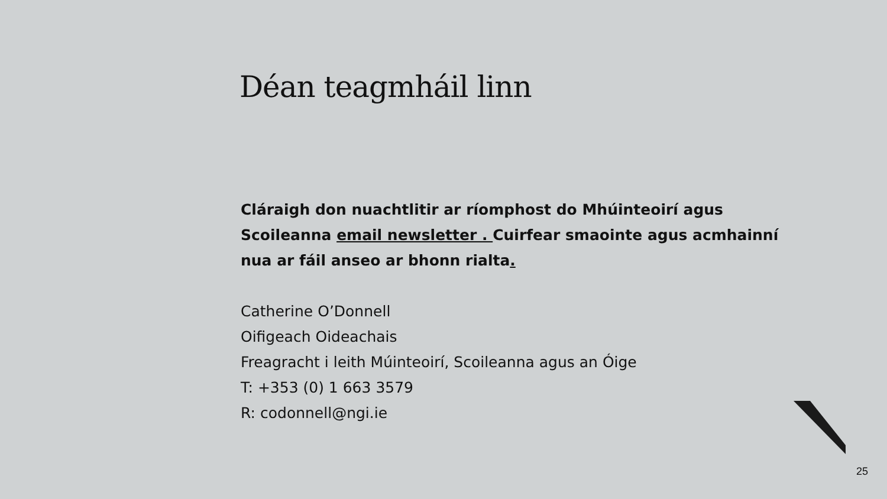Déan teagmháil linn
Cláraigh don nuachtlitir ar ríomphost do Mhúinteoirí agus Scoileanna email newsletter . Cuirfear smaointe agus acmhainní nua ar fáil anseo ar bhonn rialta.
Catherine O’Donnell
Oifigeach Oideachais
Freagracht i leith Múinteoirí, Scoileanna agus an Óige
T: +353 (0) 1 663 3579
R: codonnell@ngi.ie
25